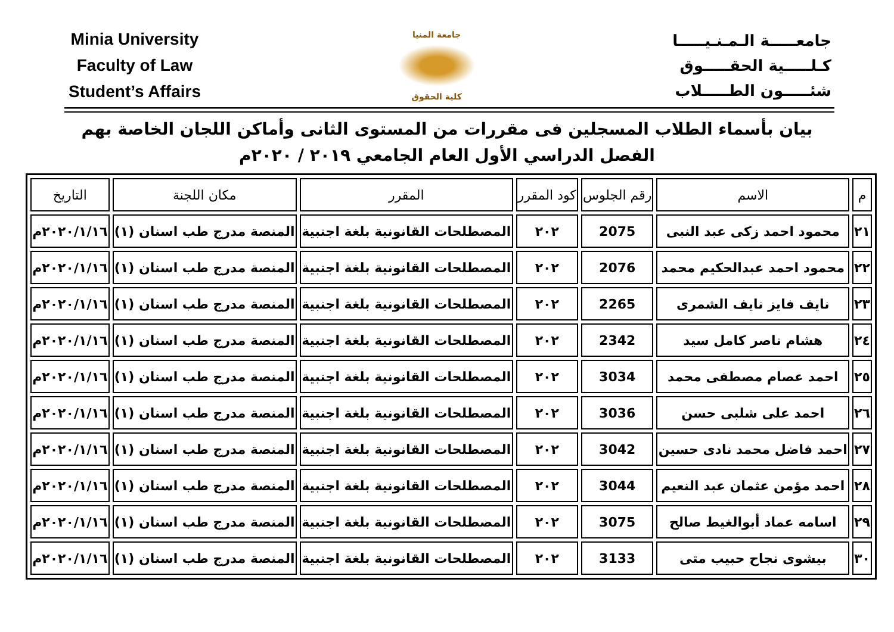Minia University
Faculty of Law
Student’s Affairs
جامعة المنيا
كلية الحقوق
جامعـــــة الـمـنـيـــــا
كـلـــــية الحقـــــوق
شئـــــون الطـــــلاب
بيان بأسماء الطلاب المسجلين فى مقررات من المستوى الثانى وأماكن اللجان الخاصة بهم
الفصل الدراسي الأول العام الجامعي ٢٠١٩ / ٢٠٢٠م
| م | الاسم | رقم الجلوس | كود المقرر | المقرر | مكان اللجنة | التاريخ |
| --- | --- | --- | --- | --- | --- | --- |
| ٢١ | محمود احمد زكى عبد النبى | 2075 | ٢٠٢ | المصطلحات القانونية بلغة اجنبية | المنصة مدرج طب اسنان (١) | ٢٠٢٠/١/١٦م |
| ٢٢ | محمود احمد عبدالحكيم محمد | 2076 | ٢٠٢ | المصطلحات القانونية بلغة اجنبية | المنصة مدرج طب اسنان (١) | ٢٠٢٠/١/١٦م |
| ٢٣ | نايف فايز نايف الشمرى | 2265 | ٢٠٢ | المصطلحات القانونية بلغة اجنبية | المنصة مدرج طب اسنان (١) | ٢٠٢٠/١/١٦م |
| ٢٤ | هشام ناصر كامل سيد | 2342 | ٢٠٢ | المصطلحات القانونية بلغة اجنبية | المنصة مدرج طب اسنان (١) | ٢٠٢٠/١/١٦م |
| ٢٥ | احمد عصام مصطفى محمد | 3034 | ٢٠٢ | المصطلحات القانونية بلغة اجنبية | المنصة مدرج طب اسنان (١) | ٢٠٢٠/١/١٦م |
| ٢٦ | احمد على شلبى حسن | 3036 | ٢٠٢ | المصطلحات القانونية بلغة اجنبية | المنصة مدرج طب اسنان (١) | ٢٠٢٠/١/١٦م |
| ٢٧ | احمد فاضل محمد نادى حسين | 3042 | ٢٠٢ | المصطلحات القانونية بلغة اجنبية | المنصة مدرج طب اسنان (١) | ٢٠٢٠/١/١٦م |
| ٢٨ | احمد مؤمن عثمان عبد النعيم | 3044 | ٢٠٢ | المصطلحات القانونية بلغة اجنبية | المنصة مدرج طب اسنان (١) | ٢٠٢٠/١/١٦م |
| ٢٩ | اسامه عماد أبوالغيط صالح | 3075 | ٢٠٢ | المصطلحات القانونية بلغة اجنبية | المنصة مدرج طب اسنان (١) | ٢٠٢٠/١/١٦م |
| ٣٠ | بيشوى نجاح حبيب متى | 3133 | ٢٠٢ | المصطلحات القانونية بلغة اجنبية | المنصة مدرج طب اسنان (١) | ٢٠٢٠/١/١٦م |